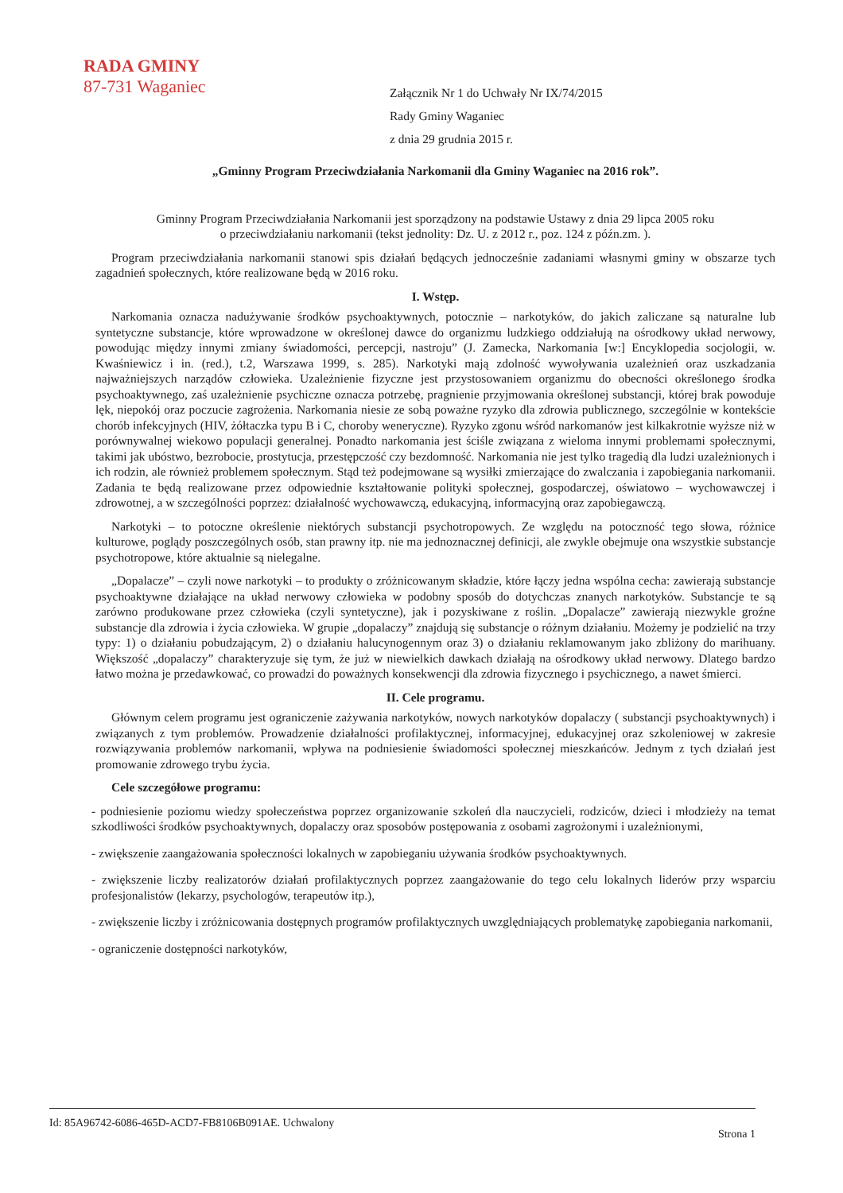RADA GMINY
87-731 Waganiec
Załącznik Nr 1 do Uchwały Nr IX/74/2015
Rady Gminy Waganiec
z dnia 29 grudnia 2015 r.
„Gminny Program Przeciwdziałania Narkomanii dla Gminy Waganiec na 2016 rok”.
Gminny Program Przeciwdziałania Narkomanii jest sporządzony na podstawie Ustawy z dnia 29 lipca 2005 roku
o przeciwdziałaniu narkomanii (tekst jednolity: Dz. U. z 2012 r., poz. 124 z późn.zm. ).
Program przeciwdziałania narkomanii stanowi spis działań będących jednocześnie zadaniami własnymi gminy w obszarze tych zagadnień społecznych, które realizowane będą w 2016 roku.
I. Wstęp.
Narkomania oznacza nadużywanie środków psychoaktywnych, potocznie – narkotyków, do jakich zaliczane są naturalne lub syntetyczne substancje, które wprowadzone w określonej dawce do organizmu ludzkiego oddziałują na ośrodkowy układ nerwowy, powodując między innymi zmiany świadomości, percepcji, nastroju” (J. Zamecka, Narkomania [w:] Encyklopedia socjologii, w. Kwaśniewicz i in. (red.), t.2, Warszawa 1999, s. 285). Narkotyki mają zdolność wywoływania uzależnień oraz uszkadzania najważniejszych narządów człowieka. Uzależnienie fizyczne jest przystosowaniem organizmu do obecności określonego środka psychoaktywnego, zaś uzależnienie psychiczne oznacza potrzebę, pragnienie przyjmowania określonej substancji, której brak powoduje lęk, niepokój oraz poczucie zagrożenia. Narkomania niesie ze sobą poważne ryzyko dla zdrowia publicznego, szczególnie w kontekście chorób infekcyjnych (HIV, żółtaczka typu B i C, choroby weneryczne). Ryzyko zgonu wśród narkomanów jest kilkakrotnie wyższe niż w porównywalnej wiekowo populacji generalnej. Ponadto narkomania jest ściśle związana z wieloma innymi problemami społecznymi, takimi jak ubóstwo, bezrobocie, prostytucja, przestępczość czy bezdomność. Narkomania nie jest tylko tragedią dla ludzi uzależnionych i ich rodzin, ale również problemem społecznym. Stąd też podejmowane są wysiłki zmierzające do zwalczania i zapobiegania narkomanii. Zadania te będą realizowane przez odpowiednie kształtowanie polityki społecznej, gospodarczej, oświatowo – wychowawczej i zdrowotnej, a w szczególności poprzez: działalność wychowawczą, edukacyjną, informacyjną oraz zapobiegawczą.
Narkotyki – to potoczne określenie niektórych substancji psychotropowych. Ze względu na potoczność tego słowa, różnice kulturowe, poglądy poszczególnych osób, stan prawny itp. nie ma jednoznacznej definicji, ale zwykle obejmuje ona wszystkie substancje psychotropowe, które aktualnie są nielegalne.
„Dopalacze” – czyli nowe narkotyki – to produkty o zróżnicowanym składzie, które łączy jedna wspólna cecha: zawierają substancje psychoaktywne działające na układ nerwowy człowieka w podobny sposób do dotychczas znanych narkotyków. Substancje te są zarówno produkowane przez człowieka (czyli syntetyczne), jak i pozyskiwane z roślin. „Dopalacze” zawierają niezwykle groźne substancje dla zdrowia i życia człowieka. W grupie „dopalaczy” znajdują się substancje o różnym działaniu. Możemy je podzielić na trzy typy: 1) o działaniu pobudzającym, 2) o działaniu halucynogennym oraz 3) o działaniu reklamowanym jako zbliżony do marihuany. Większość „dopalaczy” charakteryzuje się tym, że już w niewielkich dawkach działają na ośrodkowy układ nerwowy. Dlatego bardzo łatwo można je przedawkować, co prowadzi do poważnych konsekwencji dla zdrowia fizycznego i psychicznego, a nawet śmierci.
II. Cele programu.
Głównym celem programu jest ograniczenie zażywania narkotyków, nowych narkotyków dopalaczy ( substancji psychoaktywnych) i związanych z tym problemów. Prowadzenie działalności profilaktycznej, informacyjnej, edukacyjnej oraz szkoleniowej w zakresie rozwiązywania problemów narkomanii, wpływa na podniesienie świadomości społecznej mieszkańców. Jednym z tych działań jest promowanie zdrowego trybu życia.
Cele szczegółowe programu:
- podniesienie poziomu wiedzy społeczeństwa poprzez organizowanie szkoleń dla nauczycieli, rodziców, dzieci i młodzieży na temat szkodliwości środków psychoaktywnych, dopalaczy oraz sposobów postępowania z osobami zagrożonymi i uzależnionymi,
- zwiększenie zaangażowania społeczności lokalnych w zapobieganiu używania środków psychoaktywnych.
- zwiększenie liczby realizatorów działań profilaktycznych poprzez zaangażowanie do tego celu lokalnych liderów przy wsparciu profesjonalistów (lekarzy, psychologów, terapeutów itp.),
- zwiększenie liczby i zróżnicowania dostępnych programów profilaktycznych uwzględniających problematykę zapobiegania narkomanii,
- ograniczenie dostępności narkotyków,
Id: 85A96742-6086-465D-ACD7-FB8106B091AE. Uchwalony Strona 1